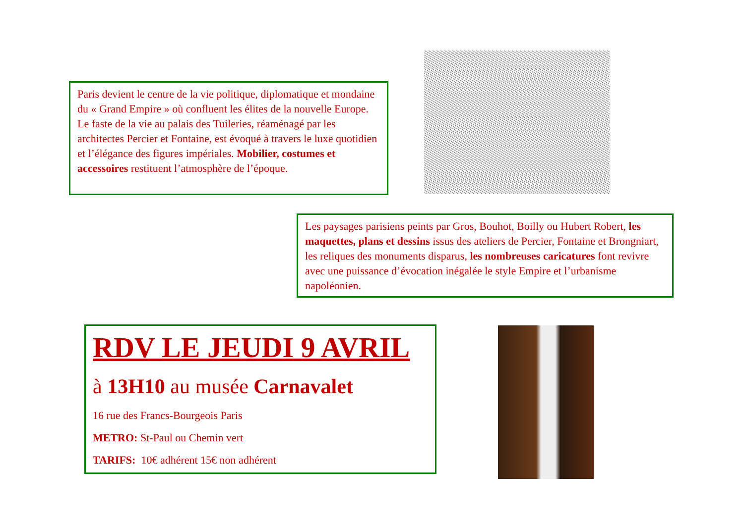Paris devient le centre de la vie politique, diplomatique et mondaine du « Grand Empire » où confluent les élites de la nouvelle Europe. Le faste de la vie au palais des Tuileries, réaménagé par les architectes Percier et Fontaine, est évoqué à travers le luxe quotidien et l’élégance des figures impériales. Mobilier, costumes et accessoires restituent l’atmosphère de l’époque.
Les paysages parisiens peints par Gros, Bouhot, Boilly ou Hubert Robert, les maquettes, plans et dessins issus des ateliers de Percier, Fontaine et Brongniart, les reliques des monuments disparus, les nombreuses caricatures font revivre avec une puissance d’évocation inégalée le style Empire et l’urbanisme napoléonien.
RDV LE JEUDI 9 AVRIL
à 13H10 au musée Carnavalet
16 rue des Francs-Bourgeois Paris
METRO: St-Paul ou Chemin vert
TARIFS: 10€ adhérent 15€ non adhérent